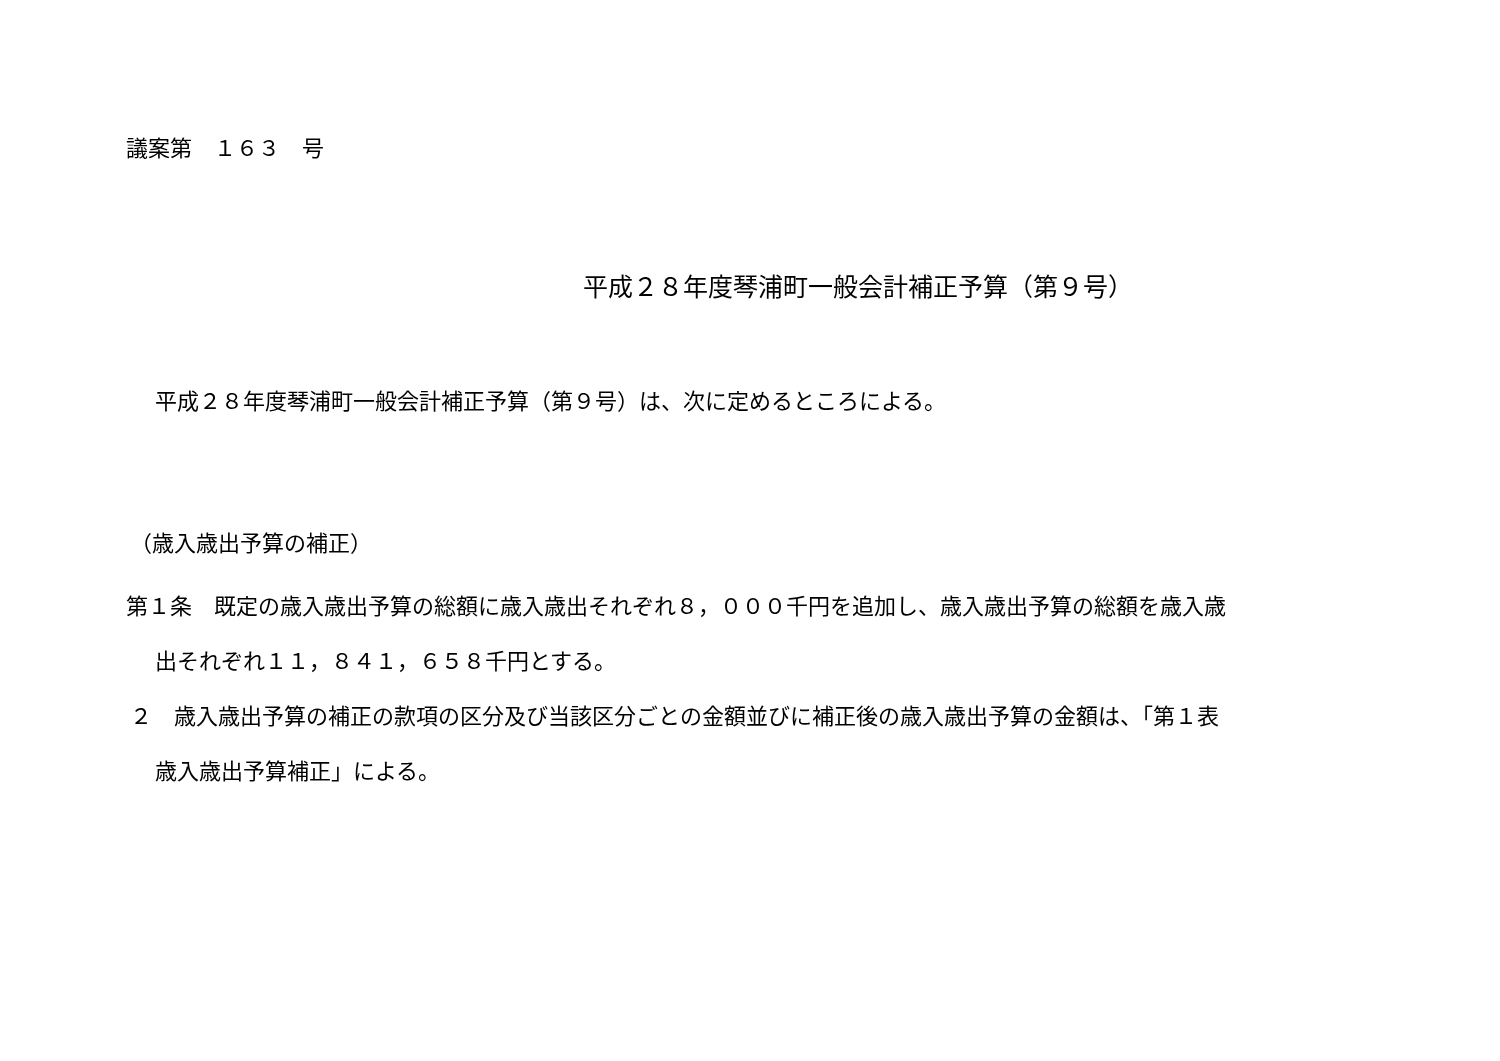議案第　１６３　号
平成２８年度琴浦町一般会計補正予算（第９号）
平成２８年度琴浦町一般会計補正予算（第９号）は、次に定めるところによる。
（歳入歳出予算の補正）
第１条　既定の歳入歳出予算の総額に歳入歳出それぞれ８，０００千円を追加し、歳入歳出予算の総額を歳入歳
出それぞれ１１，８４１，６５８千円とする。
２　歳入歳出予算の補正の款項の区分及び当該区分ごとの金額並びに補正後の歳入歳出予算の金額は、「第１表
歳入歳出予算補正」による。